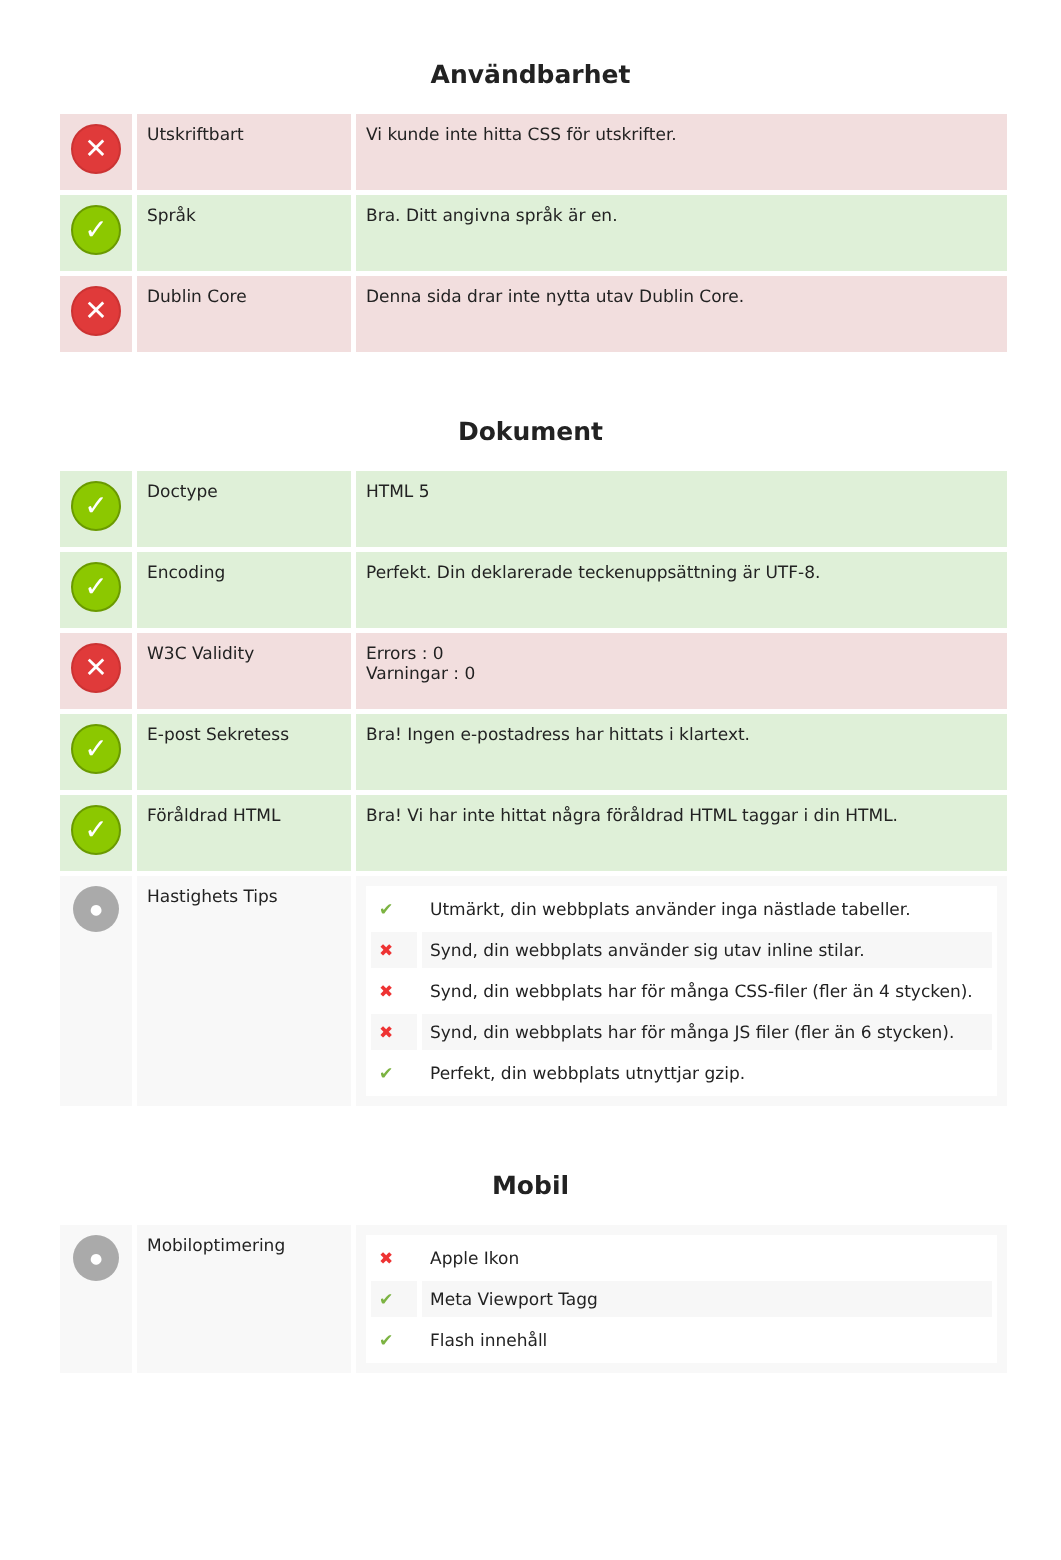Användbarhet
| ✕ | Utskriftbart | Vi kunde inte hitta CSS för utskrifter. |
| ✓ | Språk | Bra. Ditt angivna språk är en. |
| ✕ | Dublin Core | Denna sida drar inte nytta utav Dublin Core. |
Dokument
| ✓ | Doctype | HTML 5 |
| ✓ | Encoding | Perfekt. Din deklarerade teckenuppsättning är UTF-8. |
| ✕ | W3C Validity | Errors : 0 Varningar : 0 |
| ✓ | E-post Sekretess | Bra! Ingen e-postadress har hittats i klartext. |
| ✓ | Föråldrad HTML | Bra! Vi har inte hittat några föråldrad HTML taggar i din HTML. |
| ● | Hastighets Tips | / ✔ / Utmärkt, din webbplats använder inga nästlade tabeller. / / ✖ / Synd, din webbplats använder sig utav inline stilar. / / ✖ / Synd, din webbplats har för många CSS-filer (fler än 4 stycken). / / ✖ / Synd, din webbplats har för många JS filer (fler än 6 stycken). / / ✔ / Perfekt, din webbplats utnyttjar gzip. / |
Mobil
| ● | Mobiloptimering | / ✖ / Apple Ikon / / ✔ / Meta Viewport Tagg / / ✔ / Flash innehåll / |